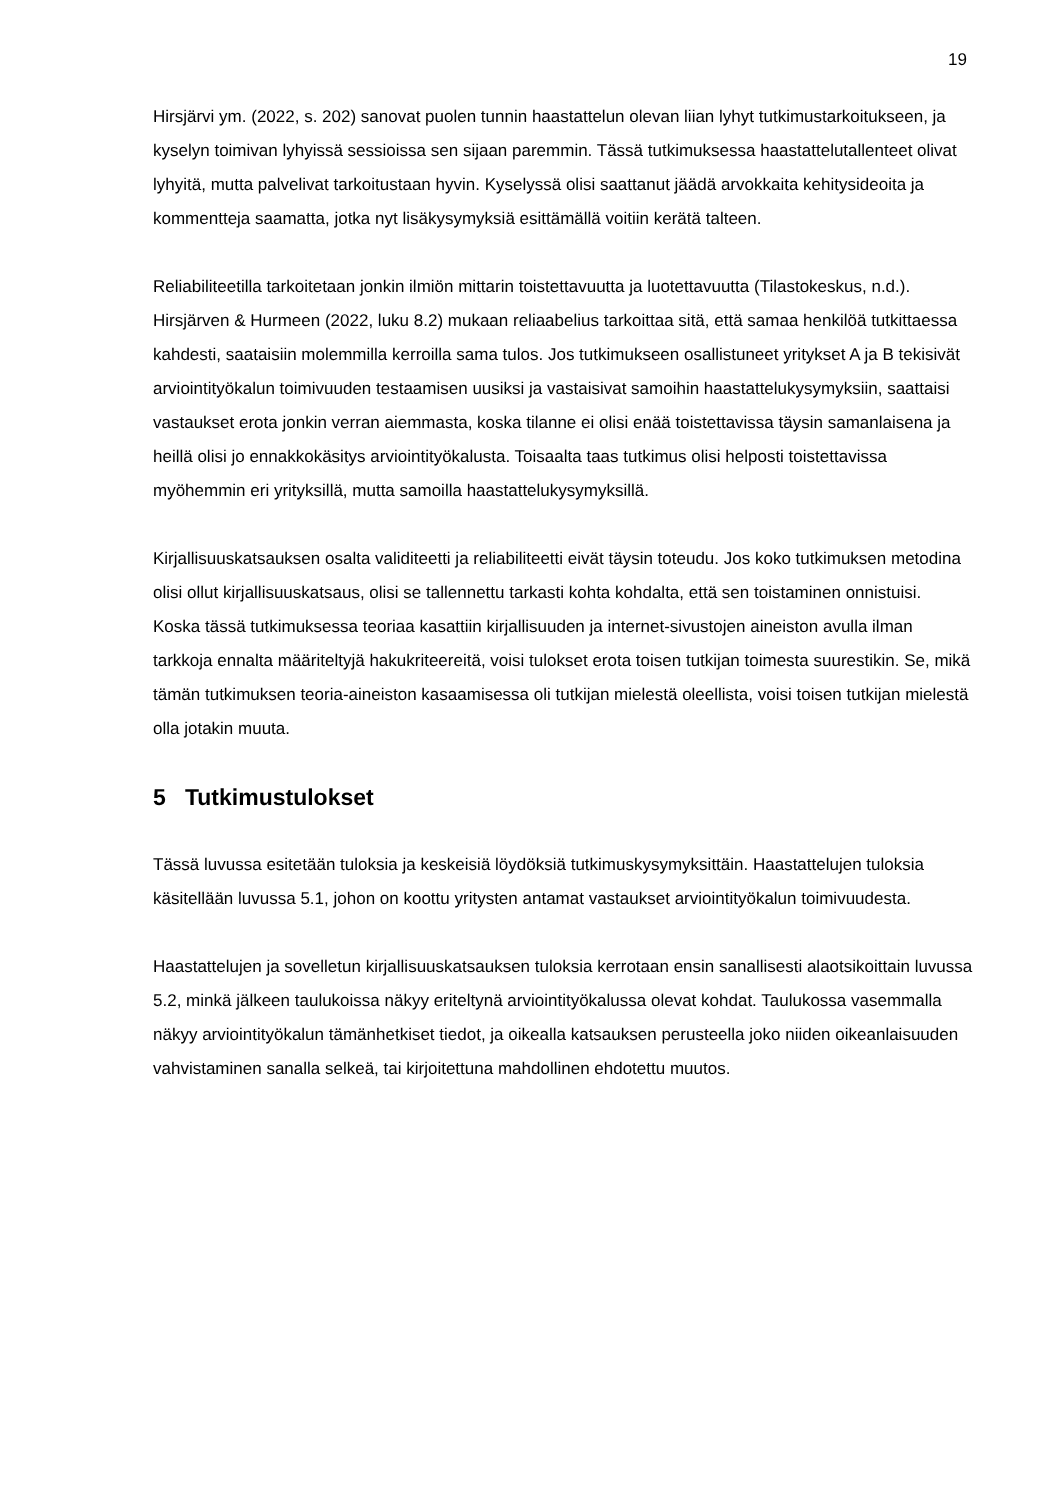19
Hirsjärvi ym. (2022, s. 202) sanovat puolen tunnin haastattelun olevan liian lyhyt tutkimustarkoitukseen, ja kyselyn toimivan lyhyissä sessioissa sen sijaan paremmin. Tässä tutkimuksessa haastattelutallenteet olivat lyhyitä, mutta palvelivat tarkoitustaan hyvin. Kyselyssä olisi saattanut jäädä arvokkaita kehitysideoita ja kommentteja saamatta, jotka nyt lisäkysymyksiä esittämällä voitiin kerätä talteen.
Reliabiliteetilla tarkoitetaan jonkin ilmiön mittarin toistettavuutta ja luotettavuutta (Tilastokeskus, n.d.). Hirsjärven & Hurmeen (2022, luku 8.2) mukaan reliaabelius tarkoittaa sitä, että samaa henkilöä tutkittaessa kahdesti, saataisiin molemmilla kerroilla sama tulos. Jos tutkimukseen osallistuneet yritykset A ja B tekisivät arviointityökalun toimivuuden testaamisen uusiksi ja vastaisivat samoihin haastattelukysymyksiin, saattaisi vastaukset erota jonkin verran aiemmasta, koska tilanne ei olisi enää toistettavissa täysin samanlaisena ja heillä olisi jo ennakkokäsitys arviointityökalusta. Toisaalta taas tutkimus olisi helposti toistettavissa myöhemmin eri yrityksillä, mutta samoilla haastattelukysymyksillä.
Kirjallisuuskatsauksen osalta validiteetti ja reliabiliteetti eivät täysin toteudu. Jos koko tutkimuksen metodina olisi ollut kirjallisuuskatsaus, olisi se tallennettu tarkasti kohta kohdalta, että sen toistaminen onnistuisi. Koska tässä tutkimuksessa teoriaa kasattiin kirjallisuuden ja internet-sivustojen aineiston avulla ilman tarkkoja ennalta määriteltyjä hakukriteereitä, voisi tulokset erota toisen tutkijan toimesta suurestikin. Se, mikä tämän tutkimuksen teoria-aineiston kasaamisessa oli tutkijan mielestä oleellista, voisi toisen tutkijan mielestä olla jotakin muuta.
5 Tutkimustulokset
Tässä luvussa esitetään tuloksia ja keskeisiä löydöksiä tutkimuskysymyksittäin. Haastattelujen tuloksia käsitellään luvussa 5.1, johon on koottu yritysten antamat vastaukset arviointityökalun toimivuudesta.
Haastattelujen ja sovelletun kirjallisuuskatsauksen tuloksia kerrotaan ensin sanallisesti alaotsikoittain luvussa 5.2, minkä jälkeen taulukoissa näkyy eriteltynä arviointityökalussa olevat kohdat. Taulukossa vasemmalla näkyy arviointityökalun tämänhetkiset tiedot, ja oikealla katsauksen perusteella joko niiden oikeanlaisuuden vahvistaminen sanalla selkeä, tai kirjoitettuna mahdollinen ehdotettu muutos.